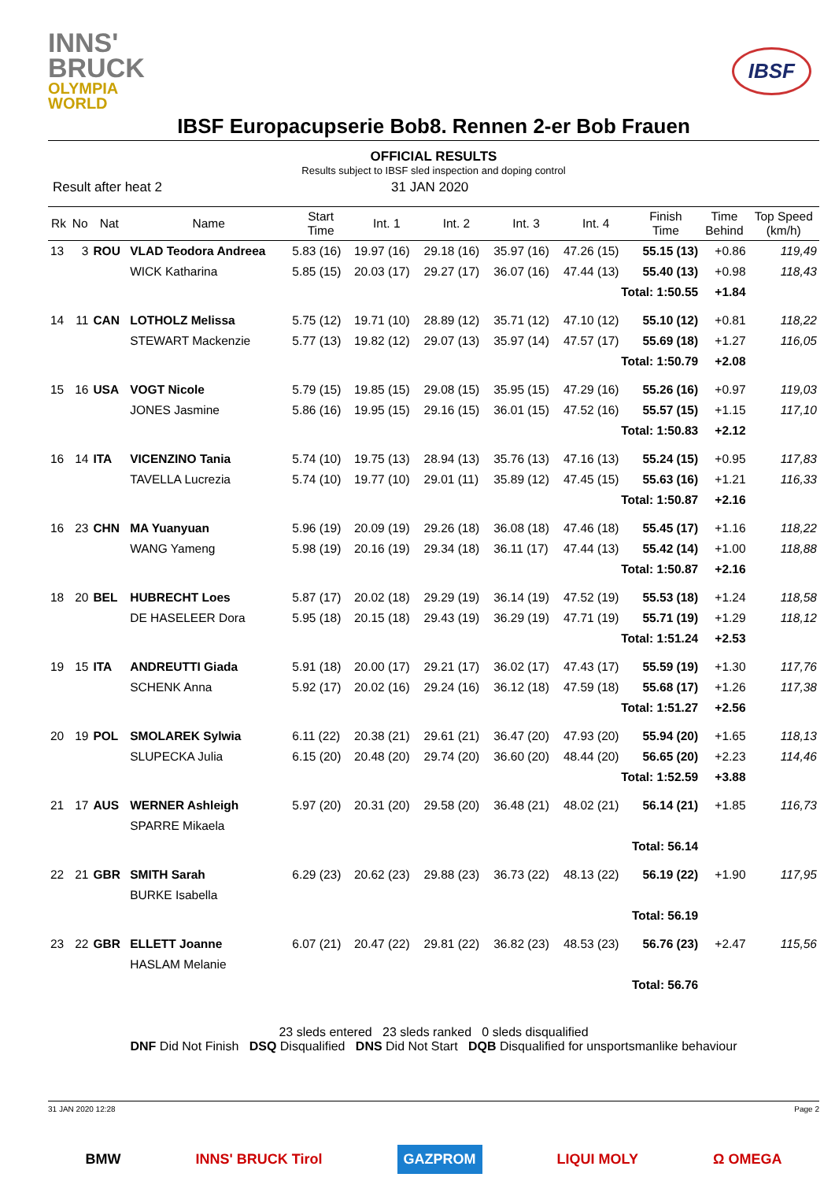INNS'
BRUCK
OLYMPIA
WORLD
IBSF
IBSF Europacupserie Bob8. Rennen 2-er Bob Frauen
OFFICIAL RESULTS
Results subject to IBSF sled inspection and doping control
Result after heat 2 31 JAN 2020
| Rk | No | Nat | Name | Start Time | Int. 1 | Int. 2 | Int. 3 | Int. 4 | Finish Time | Time Behind | Top Speed (km/h) |
| --- | --- | --- | --- | --- | --- | --- | --- | --- | --- | --- | --- |
| 13 | 3 | ROU | VLAD Teodora Andreea | 5.83 (16) | 19.97 (16) | 29.18 (16) | 35.97 (16) | 47.26 (15) | 55.15 (13) | +0.86 | 119,49 |
| | | | WICK Katharina | 5.85 (15) | 20.03 (17) | 29.27 (17) | 36.07 (16) | 47.44 (13) | 55.40 (13) | +0.98 | 118,43 |
| Total: 1:50.55 | | | | | | | | | | +1.84 | |
| 14 | 11 | CAN | LOTHOLZ Melissa | 5.75 (12) | 19.71 (10) | 28.89 (12) | 35.71 (12) | 47.10 (12) | 55.10 (12) | +0.81 | 118,22 |
| | | | STEWART Mackenzie | 5.77 (13) | 19.82 (12) | 29.07 (13) | 35.97 (14) | 47.57 (17) | 55.69 (18) | +1.27 | 116,05 |
| Total: 1:50.79 | | | | | | | | | | +2.08 | |
| 15 | 16 | USA | VOGT Nicole | 5.79 (15) | 19.85 (15) | 29.08 (15) | 35.95 (15) | 47.29 (16) | 55.26 (16) | +0.97 | 119,03 |
| | | | JONES Jasmine | 5.86 (16) | 19.95 (15) | 29.16 (15) | 36.01 (15) | 47.52 (16) | 55.57 (15) | +1.15 | 117,10 |
| Total: 1:50.83 | | | | | | | | | | +2.12 | |
| 16 | 14 | ITA | VICENZINO Tania | 5.74 (10) | 19.75 (13) | 28.94 (13) | 35.76 (13) | 47.16 (13) | 55.24 (15) | +0.95 | 117,83 |
| | | | TAVELLA Lucrezia | 5.74 (10) | 19.77 (10) | 29.01 (11) | 35.89 (12) | 47.45 (15) | 55.63 (16) | +1.21 | 116,33 |
| Total: 1:50.87 | | | | | | | | | | +2.16 | |
| 16 | 23 | CHN | MA Yuanyuan | 5.96 (19) | 20.09 (19) | 29.26 (18) | 36.08 (18) | 47.46 (18) | 55.45 (17) | +1.16 | 118,22 |
| | | | WANG Yameng | 5.98 (19) | 20.16 (19) | 29.34 (18) | 36.11 (17) | 47.44 (13) | 55.42 (14) | +1.00 | 118,88 |
| Total: 1:50.87 | | | | | | | | | | +2.16 | |
| 18 | 20 | BEL | HUBRECHT Loes | 5.87 (17) | 20.02 (18) | 29.29 (19) | 36.14 (19) | 47.52 (19) | 55.53 (18) | +1.24 | 118,58 |
| | | | DE HASELEER Dora | 5.95 (18) | 20.15 (18) | 29.43 (19) | 36.29 (19) | 47.71 (19) | 55.71 (19) | +1.29 | 118,12 |
| Total: 1:51.24 | | | | | | | | | | +2.53 | |
| 19 | 15 | ITA | ANDREUTTI Giada | 5.91 (18) | 20.00 (17) | 29.21 (17) | 36.02 (17) | 47.43 (17) | 55.59 (19) | +1.30 | 117,76 |
| | | | SCHENK Anna | 5.92 (17) | 20.02 (16) | 29.24 (16) | 36.12 (18) | 47.59 (18) | 55.68 (17) | +1.26 | 117,38 |
| Total: 1:51.27 | | | | | | | | | | +2.56 | |
| 20 | 19 | POL | SMOLAREK Sylwia | 6.11 (22) | 20.38 (21) | 29.61 (21) | 36.47 (20) | 47.93 (20) | 55.94 (20) | +1.65 | 118,13 |
| | | | SLUPECKA Julia | 6.15 (20) | 20.48 (20) | 29.74 (20) | 36.60 (20) | 48.44 (20) | 56.65 (20) | +2.23 | 114,46 |
| Total: 1:52.59 | | | | | | | | | | +3.88 | |
| 21 | 17 | AUS | WERNER Ashleigh | 5.97 (20) | 20.31 (20) | 29.58 (20) | 36.48 (21) | 48.02 (21) | 56.14 (21) | +1.85 | 116,73 |
| | | | SPARRE Mikaela | | | | | | | | |
| Total: 56.14 | | | | | | | | | | | |
| 22 | 21 | GBR | SMITH Sarah | 6.29 (23) | 20.62 (23) | 29.88 (23) | 36.73 (22) | 48.13 (22) | 56.19 (22) | +1.90 | 117,95 |
| | | | BURKE Isabella | | | | | | | | |
| Total: 56.19 | | | | | | | | | | | |
| 23 | 22 | GBR | ELLETT Joanne | 6.07 (21) | 20.47 (22) | 29.81 (22) | 36.82 (23) | 48.53 (23) | 56.76 (23) | +2.47 | 115,56 |
| | | | HASLAM Melanie | | | | | | | | |
| Total: 56.76 | | | | | | | | | | | |
23 sleds entered 23 sleds ranked 0 sleds disqualified
DNF Did Not Finish DSQ Disqualified DNS Did Not Start DQB Disqualified for unsportsmanlike behaviour
31 JAN 2020 12:28 Page 2
BMW INNS' BRUCK Tirol GAZPROM LIQUI MOLY Ω OMEGA